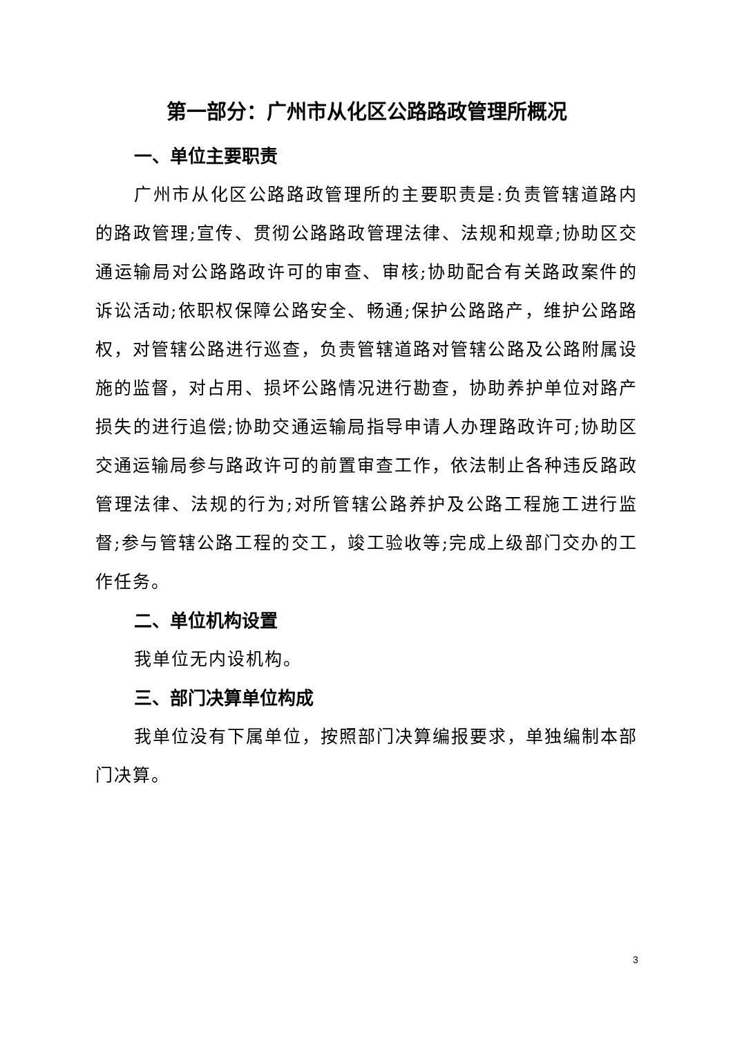第一部分：广州市从化区公路路政管理所概况
一、单位主要职责
广州市从化区公路路政管理所的主要职责是:负责管辖道路内的路政管理;宣传、贯彻公路路政管理法律、法规和规章;协助区交通运输局对公路路政许可的审查、审核;协助配合有关路政案件的诉讼活动;依职权保障公路安全、畅通;保护公路路产，维护公路路权，对管辖公路进行巡查，负责管辖道路对管辖公路及公路附属设施的监督，对占用、损坏公路情况进行勘查，协助养护单位对路产损失的进行追偿;协助交通运输局指导申请人办理路政许可;协助区交通运输局参与路政许可的前置审查工作，依法制止各种违反路政管理法律、法规的行为;对所管辖公路养护及公路工程施工进行监督;参与管辖公路工程的交工，竣工验收等;完成上级部门交办的工作任务。
二、单位机构设置
我单位无内设机构。
三、部门决算单位构成
我单位没有下属单位，按照部门决算编报要求，单独编制本部门决算。
3